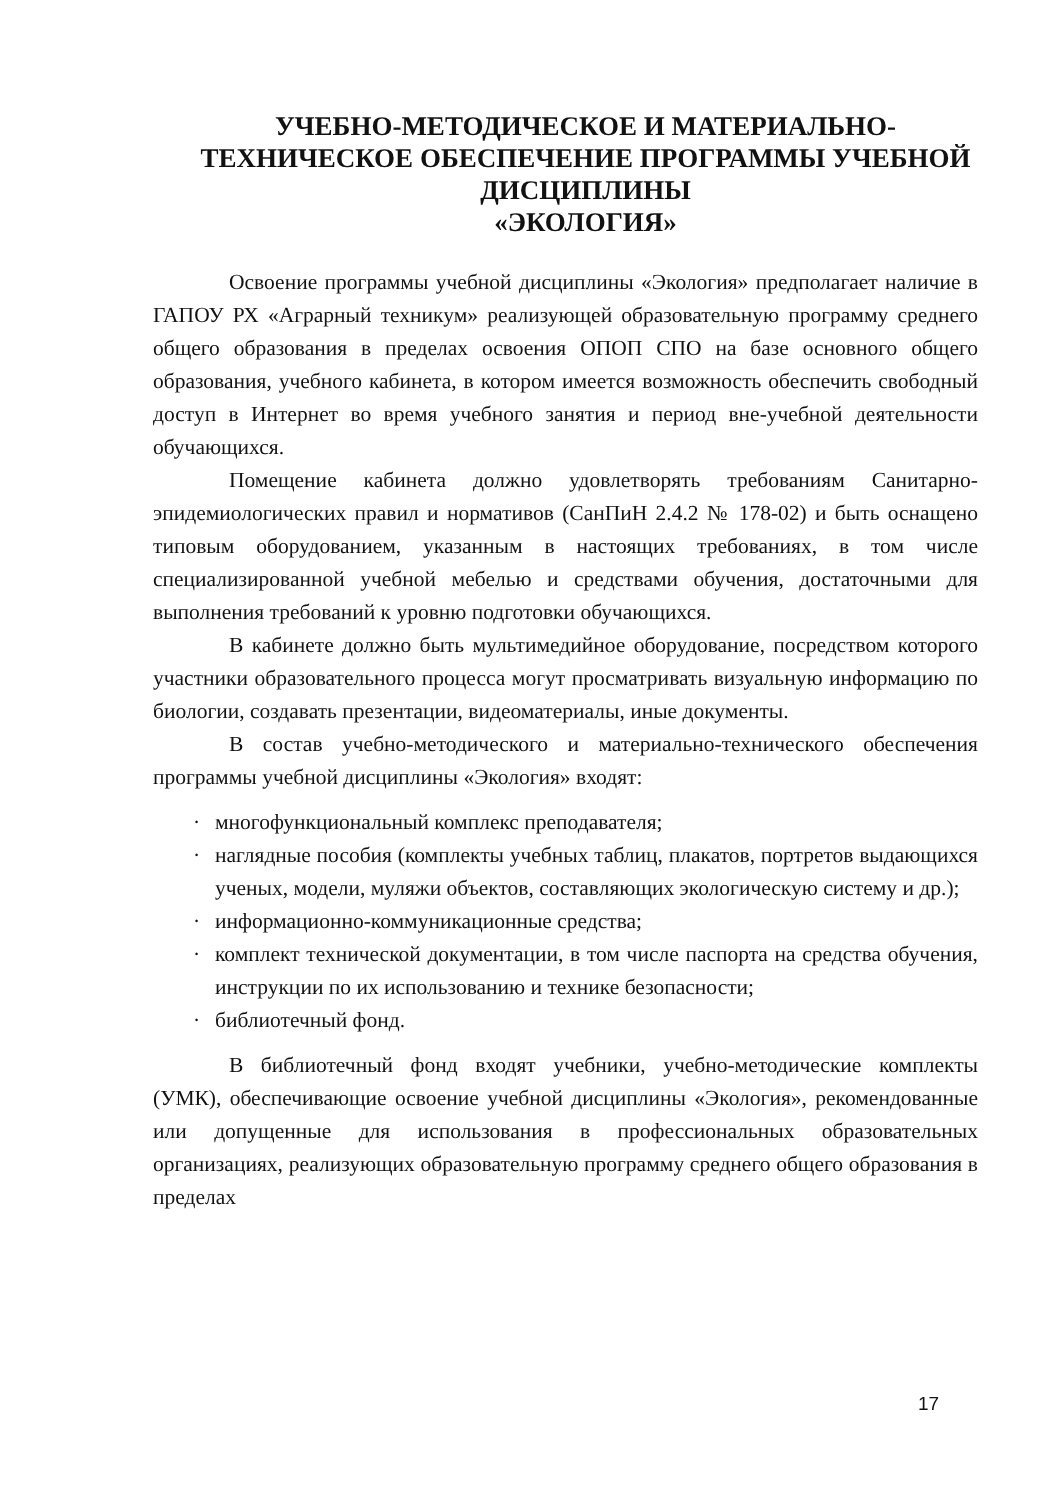УЧЕБНО-МЕТОДИЧЕСКОЕ И МАТЕРИАЛЬНО-ТЕХНИЧЕСКОЕ ОБЕСПЕЧЕНИЕ ПРОГРАММЫ УЧЕБНОЙ ДИСЦИПЛИНЫ
«ЭКОЛОГИЯ»
Освоение программы учебной дисциплины «Экология» предполагает наличие в ГАПОУ РХ «Аграрный техникум» реализующей образовательную программу среднего общего образования в пределах освоения ОПОП СПО на базе основного общего образования, учебного кабинета, в котором имеется возможность обеспечить свободный доступ в Интернет во время учебного занятия и период вне-учебной деятельности обучающихся.
Помещение кабинета должно удовлетворять требованиям Санитарно-эпидемиологических правил и нормативов (СанПиН 2.4.2 № 178-02) и быть оснащено типовым оборудованием, указанным в настоящих требованиях, в том числе специализированной учебной мебелью и средствами обучения, достаточными для выполнения требований к уровню подготовки обучающихся.
В кабинете должно быть мультимедийное оборудование, посредством которого участники образовательного процесса могут просматривать визуальную информацию по биологии, создавать презентации, видеоматериалы, иные документы.
В состав учебно-методического и материально-технического обеспечения программы учебной дисциплины «Экология» входят:
· многофункциональный комплекс преподавателя;
· наглядные пособия (комплекты учебных таблиц, плакатов, портретов выдающихся ученых, модели, муляжи объектов, составляющих экологическую систему и др.);
· информационно-коммуникационные средства;
· комплект технической документации, в том числе паспорта на средства обучения, инструкции по их использованию и технике безопасности;
· библиотечный фонд.
В библиотечный фонд входят учебники, учебно-методические комплекты (УМК), обеспечивающие освоение учебной дисциплины «Экология», рекомендованные или допущенные для использования в профессиональных образовательных организациях, реализующих образовательную программу среднего общего образования в пределах
17